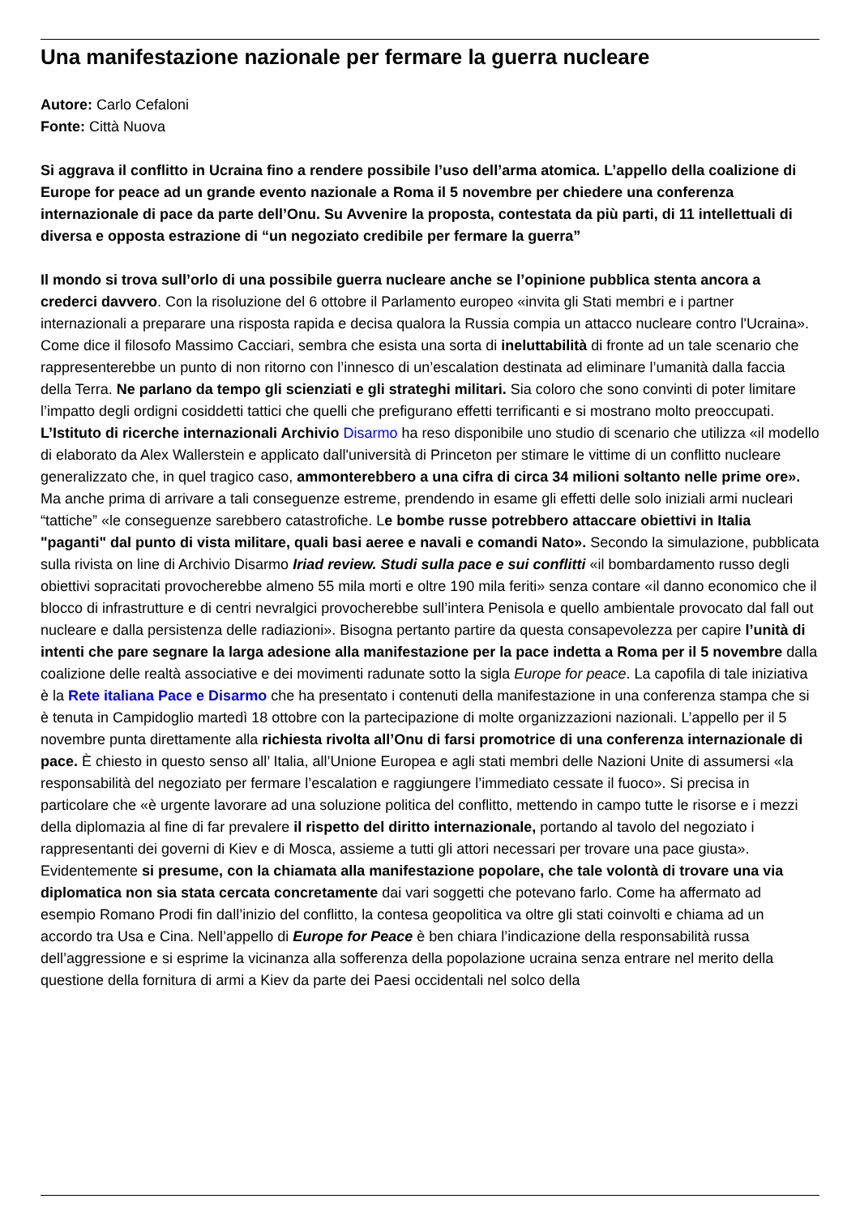Una manifestazione nazionale per fermare la guerra nucleare
Autore: Carlo Cefaloni
Fonte: Città Nuova
Si aggrava il conflitto in Ucraina fino a rendere possibile l’uso dell’arma atomica. L’appello della coalizione di Europe for peace ad un grande evento nazionale a Roma il 5 novembre per chiedere una conferenza internazionale di pace da parte dell’Onu. Su Avvenire la proposta, contestata da più parti, di 11 intellettuali di diversa e opposta estrazione di “un negoziato credibile per fermare la guerra”
Il mondo si trova sull’orlo di una possibile guerra nucleare anche se l’opinione pubblica stenta ancora a crederci davvero. Con la risoluzione del 6 ottobre il Parlamento europeo «invita gli Stati membri e i partner internazionali a preparare una risposta rapida e decisa qualora la Russia compia un attacco nucleare contro l'Ucraina». Come dice il filosofo Massimo Cacciari, sembra che esista una sorta di ineluttabilità di fronte ad un tale scenario che rappresenterebbe un punto di non ritorno con l’innesco di un’escalation destinata ad eliminare l’umanità dalla faccia della Terra. Ne parlano da tempo gli scienziati e gli strateghi militari. Sia coloro che sono convinti di poter limitare l’impatto degli ordigni cosiddetti tattici che quelli che prefigurano effetti terrificanti e si mostrano molto preoccupati. L’Istituto di ricerche internazionali Archivio Disarmo ha reso disponibile uno studio di scenario che utilizza «il modello di elaborato da Alex Wallerstein e applicato dall'università di Princeton per stimare le vittime di un conflitto nucleare generalizzato che, in quel tragico caso, ammonterebbero a una cifra di circa 34 milioni soltanto nelle prime ore». Ma anche prima di arrivare a tali conseguenze estreme, prendendo in esame gli effetti delle solo iniziali armi nucleari “tattiche” «le conseguenze sarebbero catastrofiche. Le bombe russe potrebbero attaccare obiettivi in Italia "paganti" dal punto di vista militare, quali basi aeree e navali e comandi Nato». Secondo la simulazione, pubblicata sulla rivista on line di Archivio Disarmo Iriad review. Studi sulla pace e sui conflitti «il bombardamento russo degli obiettivi sopracitati provocherebbe almeno 55 mila morti e oltre 190 mila feriti» senza contare «il danno economico che il blocco di infrastrutture e di centri nevralgici provocherebbe sull’intera Penisola e quello ambientale provocato dal fall out nucleare e dalla persistenza delle radiazioni». Bisogna pertanto partire da questa consapevolezza per capire l’unità di intenti che pare segnare la larga adesione alla manifestazione per la pace indetta a Roma per il 5 novembre dalla coalizione delle realtà associative e dei movimenti radunate sotto la sigla Europe for peace. La capofila di tale iniziativa è la Rete italiana Pace e Disarmo che ha presentato i contenuti della manifestazione in una conferenza stampa che si è tenuta in Campidoglio martedì 18 ottobre con la partecipazione di molte organizzazioni nazionali. L’appello per il 5 novembre punta direttamente alla richiesta rivolta all’Onu di farsi promotrice di una conferenza internazionale di pace. È chiesto in questo senso all’ Italia, all’Unione Europea e agli stati membri delle Nazioni Unite di assumersi «la responsabilità del negoziato per fermare l’escalation e raggiungere l’immediato cessate il fuoco». Si precisa in particolare che «è urgente lavorare ad una soluzione politica del conflitto, mettendo in campo tutte le risorse e i mezzi della diplomazia al fine di far prevalere il rispetto del diritto internazionale, portando al tavolo del negoziato i rappresentanti dei governi di Kiev e di Mosca, assieme a tutti gli attori necessari per trovare una pace giusta». Evidentemente si presume, con la chiamata alla manifestazione popolare, che tale volontà di trovare una via diplomatica non sia stata cercata concretamente dai vari soggetti che potevano farlo. Come ha affermato ad esempio Romano Prodi fin dall’inizio del conflitto, la contesa geopolitica va oltre gli stati coinvolti e chiama ad un accordo tra Usa e Cina. Nell’appello di Europe for Peace è ben chiara l’indicazione della responsabilità russa dell’aggressione e si esprime la vicinanza alla sofferenza della popolazione ucraina senza entrare nel merito della questione della fornitura di armi a Kiev da parte dei Paesi occidentali nel solco della